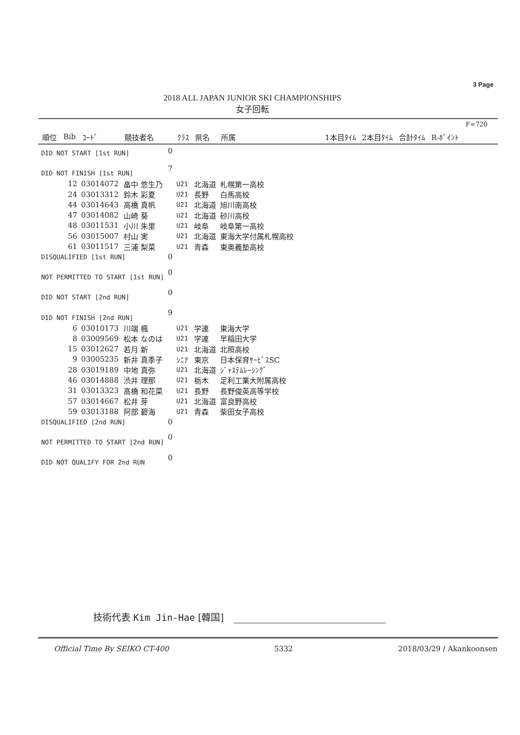3 Page
2018 ALL JAPAN JUNIOR SKI CHAMPIONSHIPS
女子回転
F=720
| 順位 | Bib | ｺｰﾄﾞ | 競技者名 | | ｸﾗｽ | 県名 | 所属 | 1本目ﾀｲﾑ | 2本目ﾀｲﾑ | 合計ﾀｲﾑ | R-ﾎﾟｲﾝﾄ |
| --- | --- | --- | --- | --- | --- | --- | --- | --- | --- | --- | --- |
| DID NOT START [1st RUN] | | | | 0 | | | | | | | |
| DID NOT FINISH [1st RUN] | | | | 7 | | | | | | | |
| | 12 | 03014072 | 畠中 悠生乃 | | U21 | 北海道 | 札幌第一高校 | | | | |
| | 24 | 03013312 | 鈴木 彩夏 | | U21 | 長野 | 白馬高校 | | | | |
| | 44 | 03014643 | 高橋 真帆 | | U21 | 北海道 | 旭川南高校 | | | | |
| | 47 | 03014082 | 山崎 葵 | | U21 | 北海道 | 砂川高校 | | | | |
| | 48 | 03011531 | 小川 朱里 | | U21 | 岐阜 | 岐阜第一高校 | | | | |
| | 56 | 03015007 | 村山 実 | | U21 | 北海道 | 東海大学付属札幌高校 | | | | |
| | 61 | 03011517 | 三浦 梨菜 | | U21 | 青森 | 東奥義塾高校 | | | | |
| DISQUALIFIED [1st RUN] | | | | 0 | | | | | | | |
| NOT PERMITTED TO START [1st RUN] | | | | 0 | | | | | | | |
| DID NOT START [2nd RUN] | | | | 0 | | | | | | | |
| DID NOT FINISH [2nd RUN] | | | | 9 | | | | | | | |
| | 6 | 03010173 | 川端 楓 | | U21 | 学連 | 東海大学 | | | | |
| | 8 | 03009569 | 松本 なのは | | U21 | 学連 | 早稲田大学 | | | | |
| | 15 | 03012627 | 若月 新 | | U21 | 北海道 | 北照高校 | | | | |
| | 9 | 03005235 | 新井 真季子 | | ｼﾆｱ | 東京 | 日本保育ｻｰﾋﾞｽSC | | | | |
| | 28 | 03019189 | 中地 真弥 | | U21 | 北海道 | ｼﾞｬｽﾃﾑﾚｰｼﾝｸﾞ | | | | |
| | 46 | 03014888 | 渋井 理那 | | U21 | 栃木 | 足利工業大附属高校 | | | | |
| | 31 | 03013323 | 髙橋 和花菜 | | U21 | 長野 | 長野俊英高等学校 | | | | |
| | 57 | 03014667 | 松井 芽 | | U21 | 北海道 | 富良野高校 | | | | |
| | 59 | 03013188 | 阿部 碧海 | | U21 | 青森 | 柴田女子高校 | | | | |
| DISQUALIFIED [2nd RUN] | | | | 0 | | | | | | | |
| NOT PERMITTED TO START [2nd RUN] | | | | 0 | | | | | | | |
| DID NOT QUALIFY FOR 2nd RUN | | | | 0 | | | | | | | |
技術代表 Kim Jin-Hae [韓国]
Official Time By SEIKO CT-400 5332 2018/03/29 / Akankoonsen